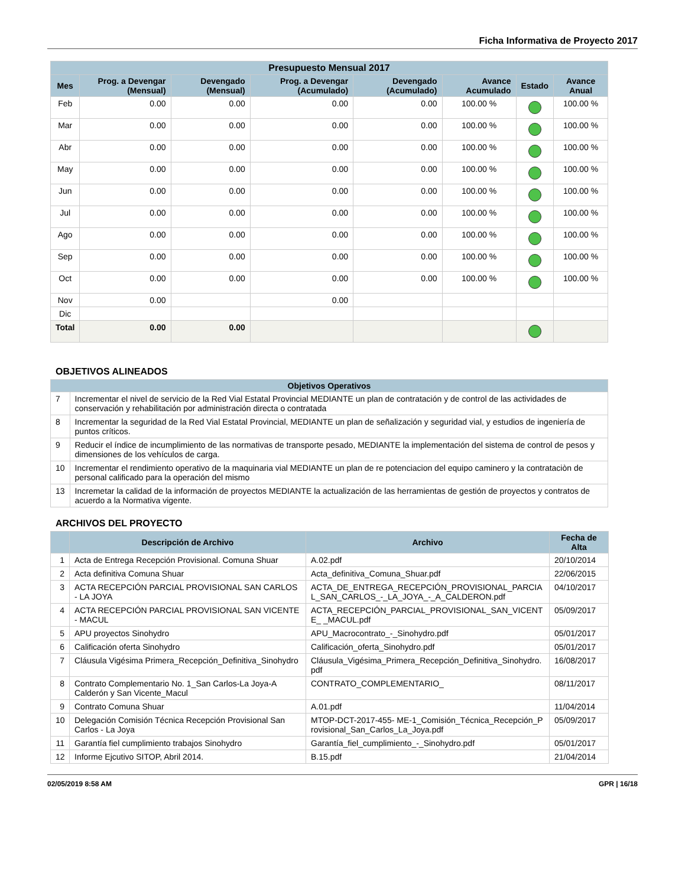Ficha Informativa de Proyecto 2017
| Presupuesto Mensual 2017 | | | | | | | |
| --- | --- | --- | --- | --- | --- | --- | --- |
| Mes | Prog. a Devengar (Mensual) | Devengado (Mensual) | Prog. a Devengar (Acumulado) | Devengado (Acumulado) | Avance Acumulado | Estado | Avance Anual |
| Feb | 0.00 | 0.00 | 0.00 | 0.00 | 100.00 % | | 100.00 % |
| Mar | 0.00 | 0.00 | 0.00 | 0.00 | 100.00 % | | 100.00 % |
| Abr | 0.00 | 0.00 | 0.00 | 0.00 | 100.00 % | | 100.00 % |
| May | 0.00 | 0.00 | 0.00 | 0.00 | 100.00 % | | 100.00 % |
| Jun | 0.00 | 0.00 | 0.00 | 0.00 | 100.00 % | | 100.00 % |
| Jul | 0.00 | 0.00 | 0.00 | 0.00 | 100.00 % | | 100.00 % |
| Ago | 0.00 | 0.00 | 0.00 | 0.00 | 100.00 % | | 100.00 % |
| Sep | 0.00 | 0.00 | 0.00 | 0.00 | 100.00 % | | 100.00 % |
| Oct | 0.00 | 0.00 | 0.00 | 0.00 | 100.00 % | | 100.00 % |
| Nov | 0.00 | | 0.00 | | | | |
| Dic | | | | | | | |
| Total | 0.00 | 0.00 | | | | | |
OBJETIVOS ALINEADOS
| Objetivos Operativos | |
| --- | --- |
| 7 | Incrementar el nivel de servicio de la Red Vial Estatal Provincial MEDIANTE un plan de contratación y de control de las actividades de conservación y rehabilitación por administración directa o contratada |
| 8 | Incrementar la seguridad de la Red Vial Estatal Provincial, MEDIANTE un plan de señalización y seguridad vial, y estudios de ingeniería de puntos críticos. |
| 9 | Reducir el índice de incumplimiento de las normativas de transporte pesado, MEDIANTE la implementación del sistema de control de pesos y dimensiones de los vehículos de carga. |
| 10 | Incrementar el rendimiento operativo de la maquinaria vial MEDIANTE un plan de re potenciacion del equipo caminero y la contrataciòn de personal calificado para la operación del mismo |
| 13 | Incremetar la calidad de la información de proyectos MEDIANTE la actualización de las herramientas de gestión de proyectos y contratos de acuerdo a la Normativa vigente. |
ARCHIVOS DEL PROYECTO
| | Descripción de Archivo | Archivo | Fecha de Alta |
| --- | --- | --- | --- |
| 1 | Acta de Entrega Recepción Provisional. Comuna Shuar | A.02.pdf | 20/10/2014 |
| 2 | Acta definitiva Comuna Shuar | Acta_definitiva_Comuna_Shuar.pdf | 22/06/2015 |
| 3 | ACTA RECEPCIÓN PARCIAL PROVISIONAL SAN CARLOS - LA JOYA | ACTA_DE_ENTREGA_RECEPCIÓN_PROVISIONAL_PARCIAL_SAN_CARLOS_-_LA_JOYA_-_A_CALDERON.pdf | 04/10/2017 |
| 4 | ACTA RECEPCIÓN PARCIAL PROVISIONAL SAN VICENTE - MACUL | ACTA_RECEPCIÓN_PARCIAL_PROVISIONAL_SAN_VICENTE_ _MACUL.pdf | 05/09/2017 |
| 5 | APU proyectos Sinohydro | APU_Macrocontrato_-_Sinohydro.pdf | 05/01/2017 |
| 6 | Calificación oferta Sinohydro | Calificación_oferta_Sinohydro.pdf | 05/01/2017 |
| 7 | Cláusula Vigésima Primera_Recepción_Definitiva_Sinohydro | Cláusula_Vigésima_Primera_Recepción_Definitiva_Sinohydro.pdf | 16/08/2017 |
| 8 | Contrato Complementario No. 1_San Carlos-La Joya-A Calderón y San Vicente_Macul | CONTRATO_COMPLEMENTARIO_ | 08/11/2017 |
| 9 | Contrato Comuna Shuar | A.01.pdf | 11/04/2014 |
| 10 | Delegación Comisión Técnica Recepción Provisional San Carlos - La Joya | MTOP-DCT-2017-455- ME-1_Comisión_Técnica_Recepción_Provisional_San_Carlos_La_Joya.pdf | 05/09/2017 |
| 11 | Garantía fiel cumplimiento trabajos Sinohydro | Garantía_fiel_cumplimiento_-_Sinohydro.pdf | 05/01/2017 |
| 12 | Informe Ejcutivo SITOP, Abril 2014. | B.15.pdf | 21/04/2014 |
02/05/2019 8:58 AM GPR | 16/18